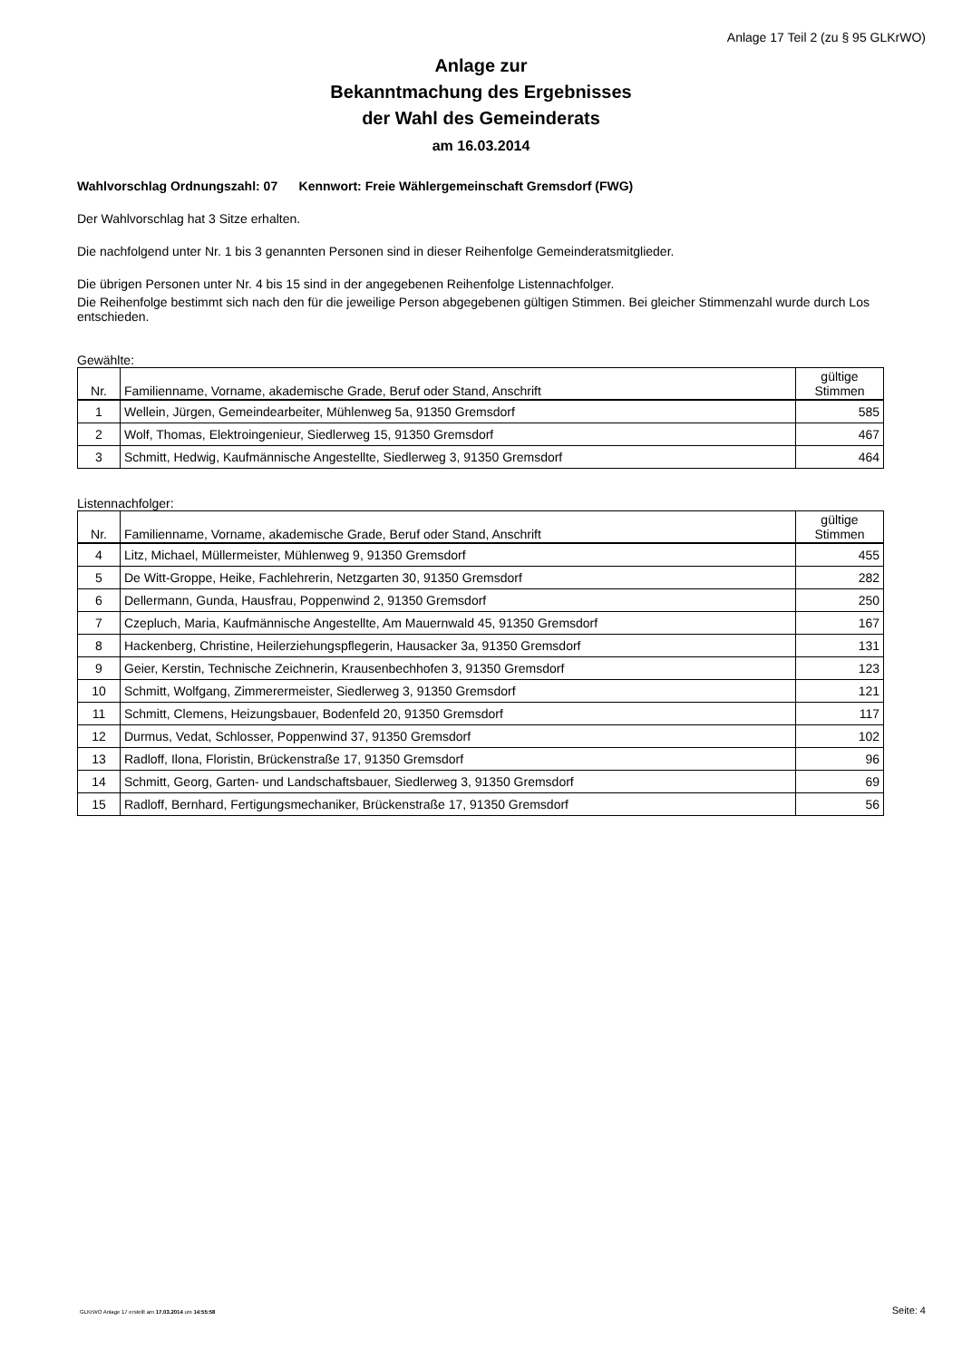Anlage 17 Teil 2 (zu § 95 GLKrWO)
Anlage zur
Bekanntmachung des Ergebnisses
der Wahl des Gemeinderats
am 16.03.2014
Wahlvorschlag Ordnungszahl: 07 Kennwort: Freie Wählergemeinschaft Gremsdorf (FWG)
Der Wahlvorschlag hat 3 Sitze erhalten.
Die nachfolgend unter Nr. 1 bis 3 genannten Personen sind in dieser Reihenfolge Gemeinderatsmitglieder.
Die übrigen Personen unter Nr. 4 bis 15 sind in der angegebenen Reihenfolge Listennachfolger.
Die Reihenfolge bestimmt sich nach den für die jeweilige Person abgegebenen gültigen Stimmen. Bei gleicher Stimmenzahl wurde durch Los entschieden.
Gewählte:
| Nr. | Familienname, Vorname, akademische Grade, Beruf oder Stand, Anschrift | gültige Stimmen |
| --- | --- | --- |
| 1 | Wellein, Jürgen, Gemeindearbeiter, Mühlenweg 5a, 91350 Gremsdorf | 585 |
| 2 | Wolf, Thomas, Elektroingenieur, Siedlerweg 15, 91350 Gremsdorf | 467 |
| 3 | Schmitt, Hedwig, Kaufmännische Angestellte, Siedlerweg 3, 91350 Gremsdorf | 464 |
Listennachfolger:
| Nr. | Familienname, Vorname, akademische Grade, Beruf oder Stand, Anschrift | gültige Stimmen |
| --- | --- | --- |
| 4 | Litz, Michael, Müllermeister, Mühlenweg 9, 91350 Gremsdorf | 455 |
| 5 | De Witt-Groppe, Heike, Fachlehrerin, Netzgarten 30, 91350 Gremsdorf | 282 |
| 6 | Dellermann, Gunda, Hausfrau, Poppenwind 2, 91350 Gremsdorf | 250 |
| 7 | Czepluch, Maria, Kaufmännische Angestellte, Am Mauernwald 45, 91350 Gremsdorf | 167 |
| 8 | Hackenberg, Christine, Heilerziehungspflegerin, Hausacker 3a, 91350 Gremsdorf | 131 |
| 9 | Geier, Kerstin, Technische Zeichnerin, Krausenbechhofen 3, 91350 Gremsdorf | 123 |
| 10 | Schmitt, Wolfgang, Zimmerermeister, Siedlerweg 3, 91350 Gremsdorf | 121 |
| 11 | Schmitt, Clemens, Heizungsbauer, Bodenfeld 20, 91350 Gremsdorf | 117 |
| 12 | Durmus, Vedat, Schlosser, Poppenwind 37, 91350 Gremsdorf | 102 |
| 13 | Radloff, Ilona, Floristin, Brückenstraße 17, 91350 Gremsdorf | 96 |
| 14 | Schmitt, Georg, Garten- und Landschaftsbauer, Siedlerweg 3, 91350 Gremsdorf | 69 |
| 15 | Radloff, Bernhard, Fertigungsmechaniker, Brückenstraße 17, 91350 Gremsdorf | 56 |
GLKrWO Anlage 17 erstellt am 17.03.2014 um 14:55:58
Seite: 4